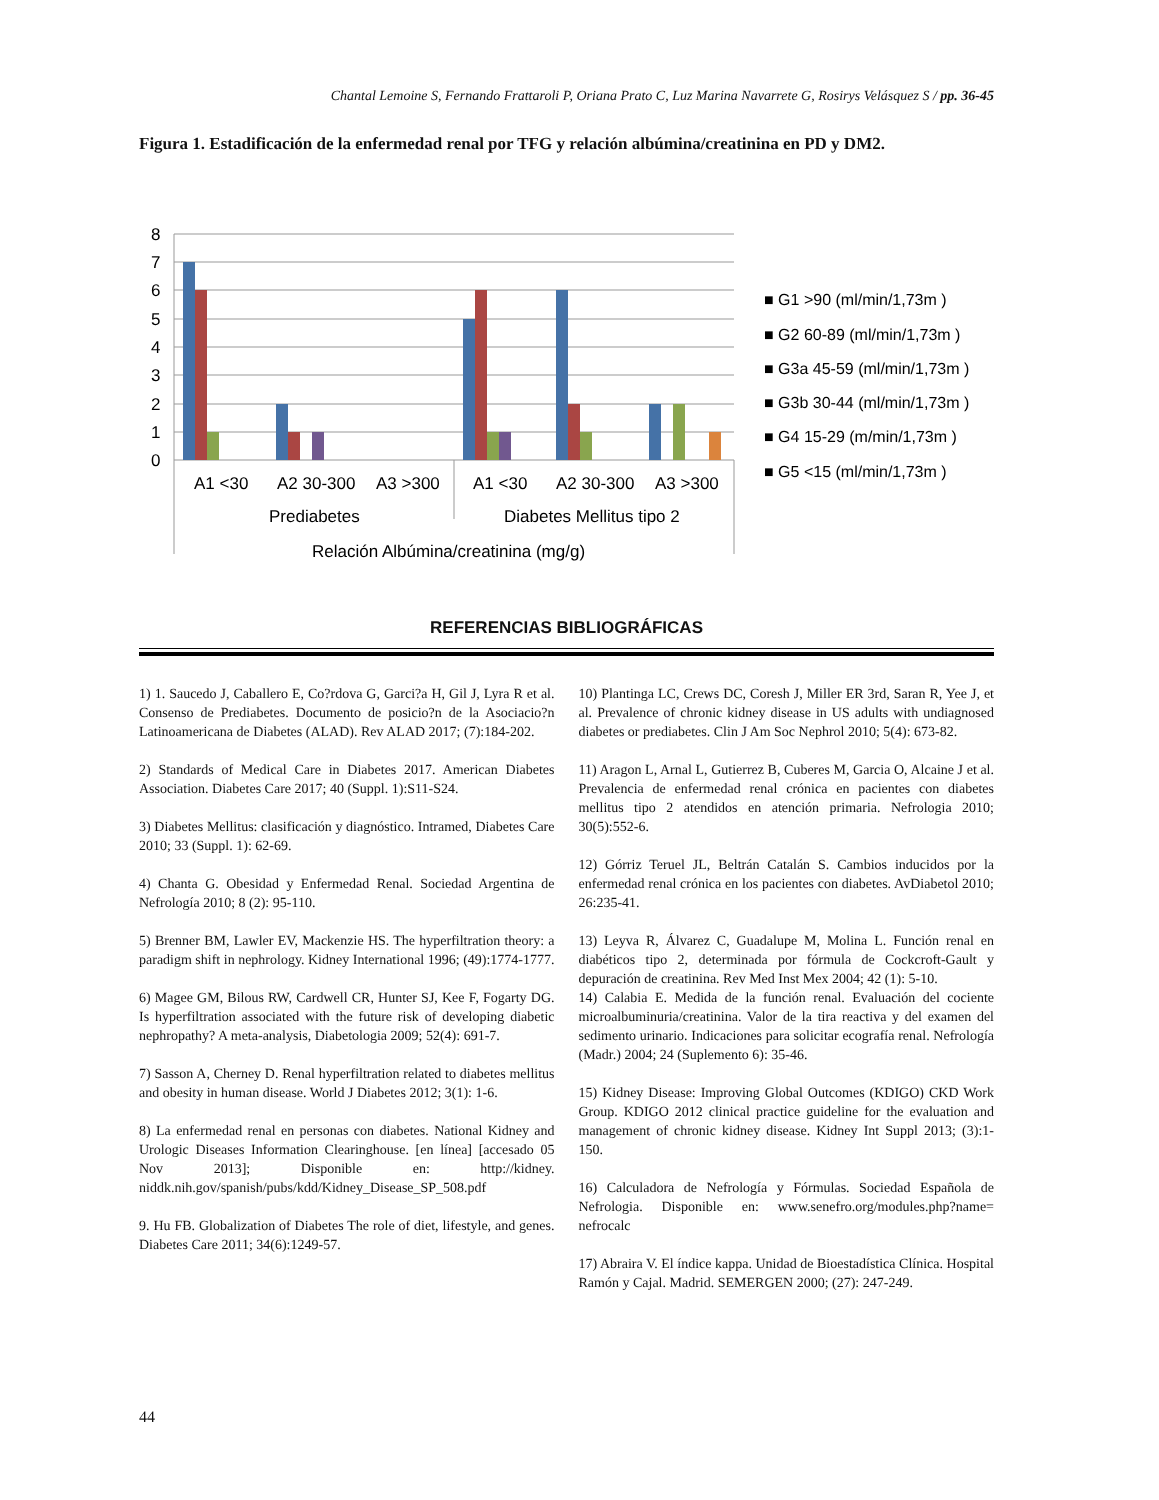Chantal Lemoine S, Fernando Frattaroli P, Oriana Prato C, Luz Marina Navarrete G, Rosirys Velásquez S / pp. 36-45
Figura 1. Estadificación de la enfermedad renal por TFG y relación albúmina/creatinina en PD y DM2.
8
7
6
5
4
3
2
1
0
A1 <30
A2 30-300
A3 >300
A1 <30
A2 30-300
A3 >300
Prediabetes
Diabetes Mellitus tipo 2
Relación Albúmina/creatinina (mg/g)
■ G1 >90 (ml/min/1,73m )
■ G2 60-89 (ml/min/1,73m )
■ G3a 45-59 (ml/min/1,73m )
■ G3b 30-44 (ml/min/1,73m )
■ G4 15-29 (m/min/1,73m )
■ G5 <15 (ml/min/1,73m )
REFERENCIAS BIBLIOGRÁFICAS
1) 1. Saucedo J, Caballero E, Co?rdova G, Garci?a H, Gil J, Lyra R et al. Consenso de Prediabetes. Documento de posicio?n de la Asociacio?n Latinoamericana de Diabetes (ALAD). Rev ALAD 2017; (7):184-202.
2) Standards of Medical Care in Diabetes 2017. American Diabetes Association. Diabetes Care 2017; 40 (Suppl. 1):S11-S24.
3) Diabetes Mellitus: clasificación y diagnóstico. Intramed, Diabetes Care 2010; 33 (Suppl. 1): 62-69.
4) Chanta G. Obesidad y Enfermedad Renal. Sociedad Argentina de Nefrología 2010; 8 (2): 95-110.
5) Brenner BM, Lawler EV, Mackenzie HS. The hyperfiltration theory: a paradigm shift in nephrology. Kidney International 1996; (49):1774-1777.
6) Magee GM, Bilous RW, Cardwell CR, Hunter SJ, Kee F, Fogarty DG. Is hyperfiltration associated with the future risk of developing diabetic nephropathy? A meta-analysis, Diabetologia 2009; 52(4): 691-7.
7) Sasson A, Cherney D. Renal hyperfiltration related to diabetes mellitus and obesity in human disease. World J Diabetes 2012; 3(1): 1-6.
8) La enfermedad renal en personas con diabetes. National Kidney and Urologic Diseases Information Clearinghouse. [en línea] [accesado 05 Nov 2013]; Disponible en: http://kidney. niddk.nih.gov/spanish/pubs/kdd/Kidney_Disease_SP_508.pdf
9. Hu FB. Globalization of Diabetes The role of diet, lifestyle, and genes. Diabetes Care 2011; 34(6):1249-57.
10) Plantinga LC, Crews DC, Coresh J, Miller ER 3rd, Saran R, Yee J, et al. Prevalence of chronic kidney disease in US adults with undiagnosed diabetes or prediabetes. Clin J Am Soc Nephrol 2010; 5(4): 673-82.
11) Aragon L, Arnal L, Gutierrez B, Cuberes M, Garcia O, Alcaine J et al. Prevalencia de enfermedad renal crónica en pacientes con diabetes mellitus tipo 2 atendidos en atención primaria. Nefrologia 2010; 30(5):552-6.
12) Górriz Teruel JL, Beltrán Catalán S. Cambios inducidos por la enfermedad renal crónica en los pacientes con diabetes. AvDiabetol 2010; 26:235-41.
13) Leyva R, Álvarez C, Guadalupe M, Molina L. Función renal en diabéticos tipo 2, determinada por fórmula de Cockcroft-Gault y depuración de creatinina. Rev Med Inst Mex 2004; 42 (1): 5-10.
14) Calabia E. Medida de la función renal. Evaluación del cociente microalbuminuria/creatinina. Valor de la tira reactiva y del examen del sedimento urinario. Indicaciones para solicitar ecografía renal. Nefrología (Madr.) 2004; 24 (Suplemento 6): 35-46.
15) Kidney Disease: Improving Global Outcomes (KDIGO) CKD Work Group. KDIGO 2012 clinical practice guideline for the evaluation and management of chronic kidney disease. Kidney Int Suppl 2013; (3):1-150.
16) Calculadora de Nefrología y Fórmulas. Sociedad Española de Nefrologia. Disponible en: www.senefro.org/modules.php?name= nefrocalc
17) Abraira V. El índice kappa. Unidad de Bioestadística Clínica. Hospital Ramón y Cajal. Madrid. SEMERGEN 2000; (27): 247-249.
44